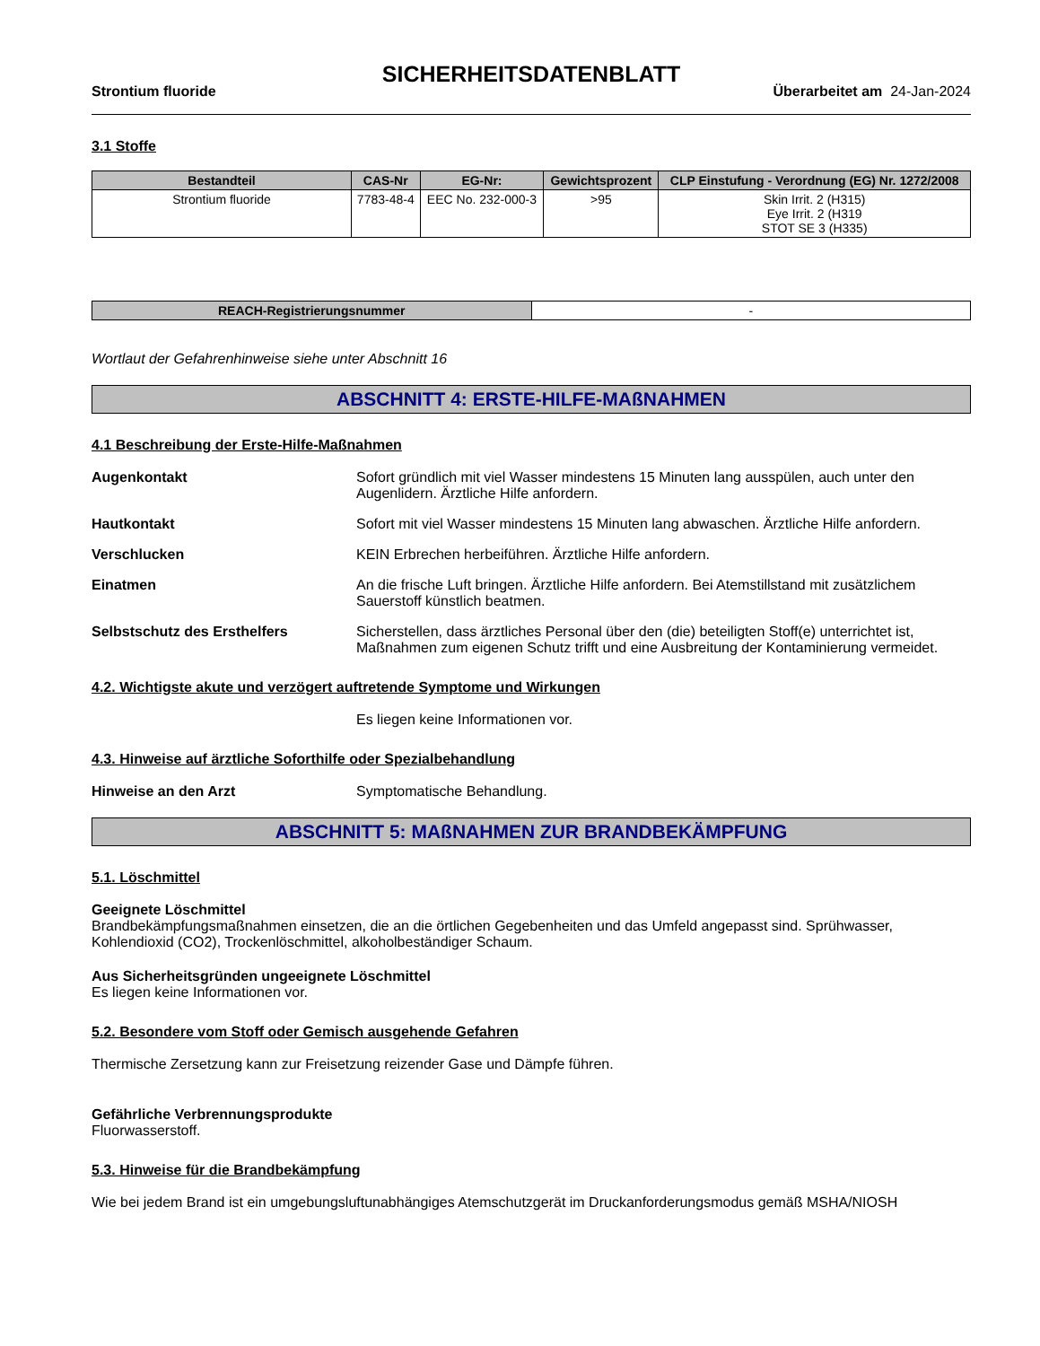SICHERHEITSDATENBLATT
Strontium fluoride Überarbeitet am 24-Jan-2024
3.1 Stoffe
| Bestandteil | CAS-Nr | EG-Nr: | Gewichtsprozent | CLP Einstufung - Verordnung (EG) Nr. 1272/2008 |
| --- | --- | --- | --- | --- |
| Strontium fluoride | 7783-48-4 | EEC No. 232-000-3 | >95 | Skin Irrit. 2 (H315) Eye Irrit. 2 (H319 STOT SE 3 (H335) |
| REACH-Registrierungsnummer | - |
Wortlaut der Gefahrenhinweise siehe unter Abschnitt 16
ABSCHNITT 4: ERSTE-HILFE-MAßNAHMEN
4.1 Beschreibung der Erste-Hilfe-Maßnahmen
Augenkontakt Sofort gründlich mit viel Wasser mindestens 15 Minuten lang ausspülen, auch unter den Augenlidern. Ärztliche Hilfe anfordern.
Hautkontakt Sofort mit viel Wasser mindestens 15 Minuten lang abwaschen. Ärztliche Hilfe anfordern.
Verschlucken KEIN Erbrechen herbeiführen. Ärztliche Hilfe anfordern.
Einatmen An die frische Luft bringen. Ärztliche Hilfe anfordern. Bei Atemstillstand mit zusätzlichem Sauerstoff künstlich beatmen.
Selbstschutz des Ersthelfers Sicherstellen, dass ärztliches Personal über den (die) beteiligten Stoff(e) unterrichtet ist, Maßnahmen zum eigenen Schutz trifft und eine Ausbreitung der Kontaminierung vermeidet.
4.2. Wichtigste akute und verzögert auftretende Symptome und Wirkungen
Es liegen keine Informationen vor.
4.3. Hinweise auf ärztliche Soforthilfe oder Spezialbehandlung
Hinweise an den Arzt Symptomatische Behandlung.
ABSCHNITT 5: MAßNAHMEN ZUR BRANDBEKÄMPFUNG
5.1. Löschmittel
Geeignete Löschmittel
Brandbekämpfungsmaßnahmen einsetzen, die an die örtlichen Gegebenheiten und das Umfeld angepasst sind. Sprühwasser, Kohlendioxid (CO2), Trockenlöschmittel, alkoholbeständiger Schaum.
Aus Sicherheitsgründen ungeeignete Löschmittel
Es liegen keine Informationen vor.
5.2. Besondere vom Stoff oder Gemisch ausgehende Gefahren
Thermische Zersetzung kann zur Freisetzung reizender Gase und Dämpfe führen.
Gefährliche Verbrennungsprodukte
Fluorwasserstoff.
5.3. Hinweise für die Brandbekämpfung
Wie bei jedem Brand ist ein umgebungsluftunabhängiges Atemschutzgerät im Druckanforderungsmodus gemäß MSHA/NIOSH